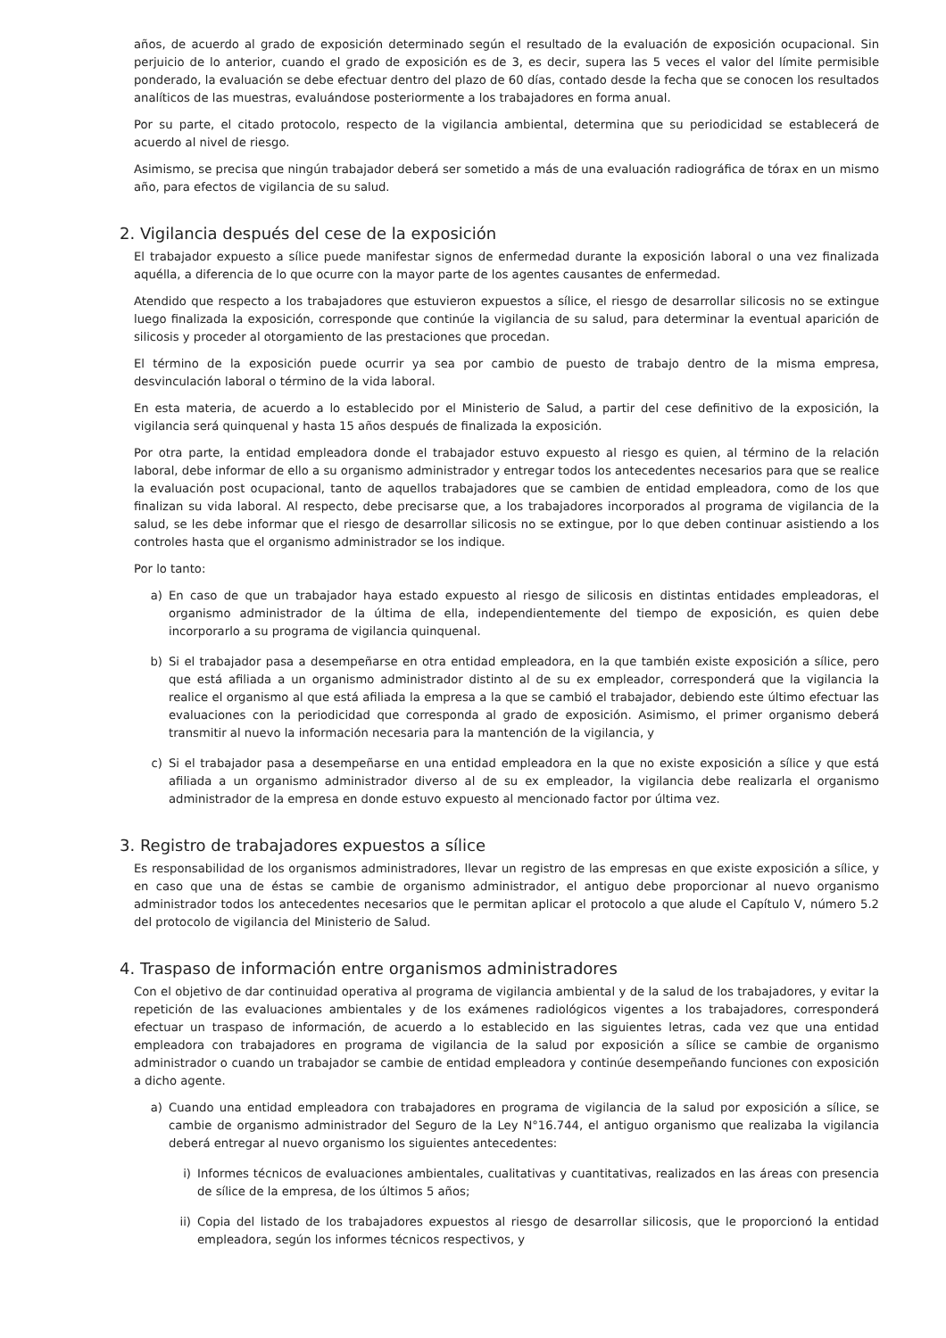años, de acuerdo al grado de exposición determinado según el resultado de la evaluación de exposición ocupacional. Sin perjuicio de lo anterior, cuando el grado de exposición es de 3, es decir, supera las 5 veces el valor del límite permisible ponderado, la evaluación se debe efectuar dentro del plazo de 60 días, contado desde la fecha que se conocen los resultados analíticos de las muestras, evaluándose posteriormente a los trabajadores en forma anual.
Por su parte, el citado protocolo, respecto de la vigilancia ambiental, determina que su periodicidad se establecerá de acuerdo al nivel de riesgo.
Asimismo, se precisa que ningún trabajador deberá ser sometido a más de una evaluación radiográfica de tórax en un mismo año, para efectos de vigilancia de su salud.
2. Vigilancia después del cese de la exposición
El trabajador expuesto a sílice puede manifestar signos de enfermedad durante la exposición laboral o una vez finalizada aquélla, a diferencia de lo que ocurre con la mayor parte de los agentes causantes de enfermedad.
Atendido que respecto a los trabajadores que estuvieron expuestos a sílice, el riesgo de desarrollar silicosis no se extingue luego finalizada la exposición, corresponde que continúe la vigilancia de su salud, para determinar la eventual aparición de silicosis y proceder al otorgamiento de las prestaciones que procedan.
El término de la exposición puede ocurrir ya sea por cambio de puesto de trabajo dentro de la misma empresa, desvinculación laboral o término de la vida laboral.
En esta materia, de acuerdo a lo establecido por el Ministerio de Salud, a partir del cese definitivo de la exposición, la vigilancia será quinquenal y hasta 15 años después de finalizada la exposición.
Por otra parte, la entidad empleadora donde el trabajador estuvo expuesto al riesgo es quien, al término de la relación laboral, debe informar de ello a su organismo administrador y entregar todos los antecedentes necesarios para que se realice la evaluación post ocupacional, tanto de aquellos trabajadores que se cambien de entidad empleadora, como de los que finalizan su vida laboral. Al respecto, debe precisarse que, a los trabajadores incorporados al programa de vigilancia de la salud, se les debe informar que el riesgo de desarrollar silicosis no se extingue, por lo que deben continuar asistiendo a los controles hasta que el organismo administrador se los indique.
Por lo tanto:
a) En caso de que un trabajador haya estado expuesto al riesgo de silicosis en distintas entidades empleadoras, el organismo administrador de la última de ella, independientemente del tiempo de exposición, es quien debe incorporarlo a su programa de vigilancia quinquenal.
b) Si el trabajador pasa a desempeñarse en otra entidad empleadora, en la que también existe exposición a sílice, pero que está afiliada a un organismo administrador distinto al de su ex empleador, corresponderá que la vigilancia la realice el organismo al que está afiliada la empresa a la que se cambió el trabajador, debiendo este último efectuar las evaluaciones con la periodicidad que corresponda al grado de exposición. Asimismo, el primer organismo deberá transmitir al nuevo la información necesaria para la mantención de la vigilancia, y
c) Si el trabajador pasa a desempeñarse en una entidad empleadora en la que no existe exposición a sílice y que está afiliada a un organismo administrador diverso al de su ex empleador, la vigilancia debe realizarla el organismo administrador de la empresa en donde estuvo expuesto al mencionado factor por última vez.
3. Registro de trabajadores expuestos a sílice
Es responsabilidad de los organismos administradores, llevar un registro de las empresas en que existe exposición a sílice, y en caso que una de éstas se cambie de organismo administrador, el antiguo debe proporcionar al nuevo organismo administrador todos los antecedentes necesarios que le permitan aplicar el protocolo a que alude el Capítulo V, número 5.2 del protocolo de vigilancia del Ministerio de Salud.
4. Traspaso de información entre organismos administradores
Con el objetivo de dar continuidad operativa al programa de vigilancia ambiental y de la salud de los trabajadores, y evitar la repetición de las evaluaciones ambientales y de los exámenes radiológicos vigentes a los trabajadores, corresponderá efectuar un traspaso de información, de acuerdo a lo establecido en las siguientes letras, cada vez que una entidad empleadora con trabajadores en programa de vigilancia de la salud por exposición a sílice se cambie de organismo administrador o cuando un trabajador se cambie de entidad empleadora y continúe desempeñando funciones con exposición a dicho agente.
a) Cuando una entidad empleadora con trabajadores en programa de vigilancia de la salud por exposición a sílice, se cambie de organismo administrador del Seguro de la Ley N°16.744, el antiguo organismo que realizaba la vigilancia deberá entregar al nuevo organismo los siguientes antecedentes:
i) Informes técnicos de evaluaciones ambientales, cualitativas y cuantitativas, realizados en las áreas con presencia de sílice de la empresa, de los últimos 5 años;
ii) Copia del listado de los trabajadores expuestos al riesgo de desarrollar silicosis, que le proporcionó la entidad empleadora, según los informes técnicos respectivos, y